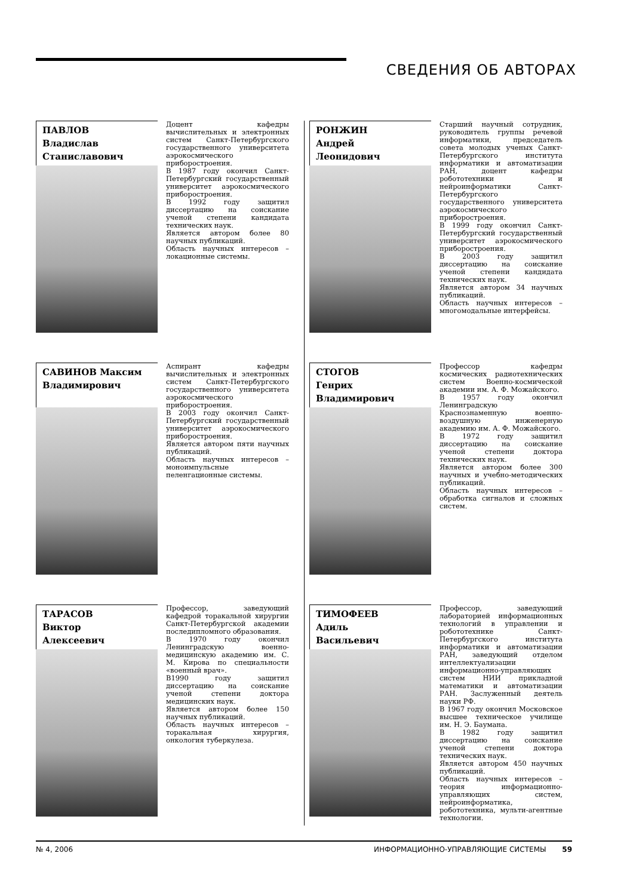СВЕДЕНИЯ ОБ АВТОРАХ
ПАВЛОВ
Владислав
Станиславович
Доцент кафедры вычислительных и электронных систем Санкт-Петербургского государственного университета аэрокосмического приборостроения.
В 1987 году окончил Санкт-Петербургский государственный университет аэрокосмического приборостроения.
В 1992 году защитил диссертацию на соискание ученой степени кандидата технических наук.
Является автором более 80 научных публикаций.
Область научных интересов – локационные системы.
РОНЖИН
Андрей
Леонидович
Старший научный сотрудник, руководитель группы речевой информатики, председатель совета молодых ученых Санкт-Петербургского института информатики и автоматизации РАН, доцент кафедры робототехники и нейроинформатики Санкт-Петербургского государственного университета аэрокосмического приборостроения.
В 1999 году окончил Санкт-Петербургский государственный университет аэрокосмического приборостроения.
В 2003 году защитил диссертацию на соискание ученой степени кандидата технических наук.
Является автором 34 научных публикаций.
Область научных интересов – многомодальные интерфейсы.
САВИНОВ Максим
Владимирович
Аспирант кафедры вычислительных и электронных систем Санкт-Петербургского государственного университета аэрокосмического приборостроения.
В 2003 году окончил Санкт-Петербургский государственный университет аэрокосмического приборостроения.
Является автором пяти научных публикаций.
Область научных интересов – моноимпульсные пеленгационные системы.
СТОГОВ
Генрих
Владимирович
Профессор кафедры космических радиотехнических систем Военно-космической академии им. А. Ф. Можайского.
В 1957 году окончил Ленинградскую Краснознаменную военно-воздушную инженерную академию им. А. Ф. Можайского.
В 1972 году защитил диссертацию на соискание ученой степени доктора технических наук.
Является автором более 300 научных и учебно-методических публикаций.
Область научных интересов – обработка сигналов и сложных систем.
ТАРАСОВ
Виктор
Алексеевич
Профессор, заведующий кафедрой торакальной хирургии Санкт-Петербургской академии последипломного образования.
В 1970 году окончил Ленинградскую военно-медицинскую академию им. С. М. Кирова по специальности «военный врач».
В1990 году защитил диссертацию на соискание ученой степени доктора медицинских наук.
Является автором более 150 научных публикаций.
Область научных интересов – торакальная хирургия, онкология туберкулеза.
ТИМОФЕЕВ
Адиль
Васильевич
Профессор, заведующий лабораторией информационных технологий в управлении и робототехнике Санкт-Петербургского института информатики и автоматизации РАН, заведующий отделом интеллектуализации информационно-управляющих систем НИИ прикладной математики и автоматизации РАН. Заслуженный деятель науки РФ.
В 1967 году окончил Московское высшее техническое училище им. Н. Э. Баумана.
В 1982 году защитил диссертацию на соискание ученой степени доктора технических наук.
Является автором 450 научных публикаций.
Область научных интересов – теория информационно-управляющих систем, нейроинформатика, робототехника, мульти-агентные технологии.
№ 4, 2006 ИНФОРМАЦИОННО-УПРАВЛЯЮЩИЕ СИСТЕМЫ 59